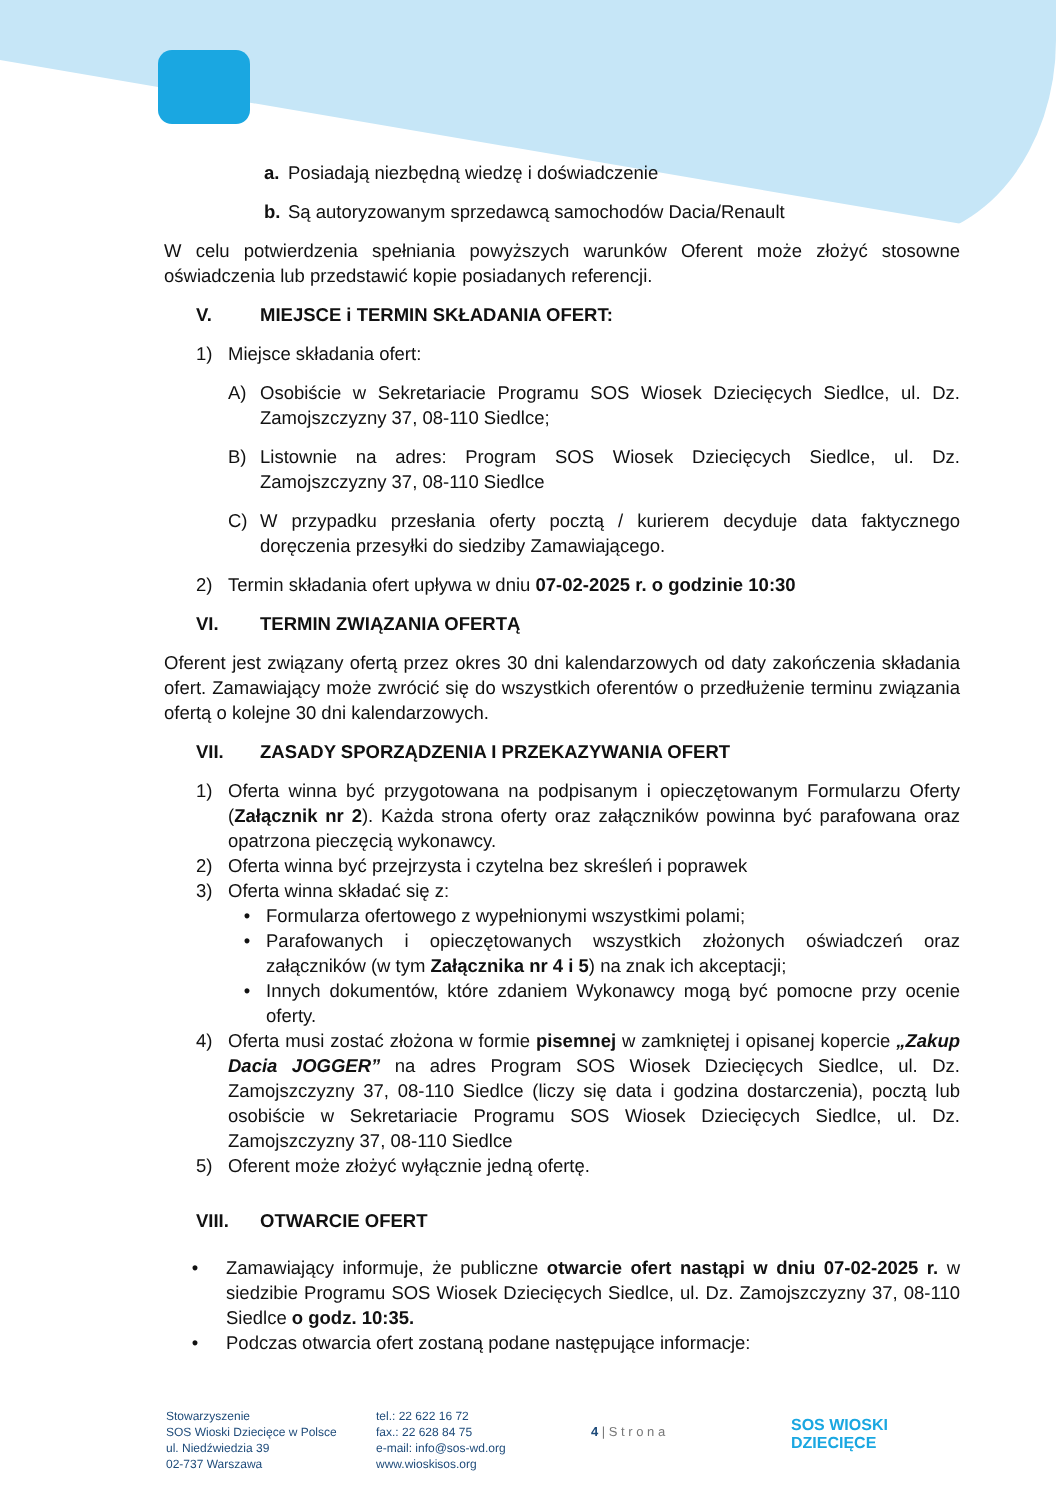a. Posiadają niezbędną wiedzę i doświadczenie
b. Są autoryzowanym sprzedawcą samochodów Dacia/Renault
W celu potwierdzenia spełniania powyższych warunków Oferent może złożyć stosowne oświadczenia lub przedstawić kopie posiadanych referencji.
V. MIEJSCE i TERMIN SKŁADANIA OFERT:
1) Miejsce składania ofert:
A) Osobiście w Sekretariacie Programu SOS Wiosek Dziecięcych Siedlce, ul. Dz. Zamojszczyzny 37, 08-110 Siedlce;
B) Listownie na adres: Program SOS Wiosek Dziecięcych Siedlce, ul. Dz. Zamojszczyzny 37, 08-110 Siedlce
C) W przypadku przesłania oferty pocztą / kurierem decyduje data faktycznego doręczenia przesyłki do siedziby Zamawiającego.
2) Termin składania ofert upływa w dniu 07-02-2025 r. o godzinie 10:30
VI. TERMIN ZWIĄZANIA OFERTĄ
Oferent jest związany ofertą przez okres 30 dni kalendarzowych od daty zakończenia składania ofert. Zamawiający może zwrócić się do wszystkich oferentów o przedłużenie terminu związania ofertą o kolejne 30 dni kalendarzowych.
VII. ZASADY SPORZĄDZENIA I PRZEKAZYWANIA OFERT
1) Oferta winna być przygotowana na podpisanym i opieczętowanym Formularzu Oferty (Załącznik nr 2). Każda strona oferty oraz załączników powinna być parafowana oraz opatrzona pieczęcią wykonawcy.
2) Oferta winna być przejrzysta i czytelna bez skreśleń i poprawek
3) Oferta winna składać się z:
• Formularza ofertowego z wypełnionymi wszystkimi polami;
• Parafowanych i opieczętowanych wszystkich złożonych oświadczeń oraz załączników (w tym Załącznika nr 4 i 5) na znak ich akceptacji;
• Innych dokumentów, które zdaniem Wykonawcy mogą być pomocne przy ocenie oferty.
4) Oferta musi zostać złożona w formie pisemnej w zamkniętej i opisanej kopercie „Zakup Dacia JOGGER” na adres Program SOS Wiosek Dziecięcych Siedlce, ul. Dz. Zamojszczyzny 37, 08-110 Siedlce (liczy się data i godzina dostarczenia), pocztą lub osobiście w Sekretariacie Programu SOS Wiosek Dziecięcych Siedlce, ul. Dz. Zamojszczyzny 37, 08-110 Siedlce
5) Oferent może złożyć wyłącznie jedną ofertę.
VIII. OTWARCIE OFERT
• Zamawiający informuje, że publiczne otwarcie ofert nastąpi w dniu 07-02-2025 r. w siedzibie Programu SOS Wiosek Dziecięcych Siedlce, ul. Dz. Zamojszczyzny 37, 08-110 Siedlce o godz. 10:35.
• Podczas otwarcia ofert zostaną podane następujące informacje:
Stowarzyszenie
SOS Wioski Dziecięce w Polsce
ul. Niedźwiedzia 39
02-737 Warszawa
tel.: 22 622 16 72
fax.: 22 628 84 75
e-mail: info@sos-wd.org
www.wioskisos.org
4 | S t r o n a
SOS WIOSKI
DZIECIĘCE